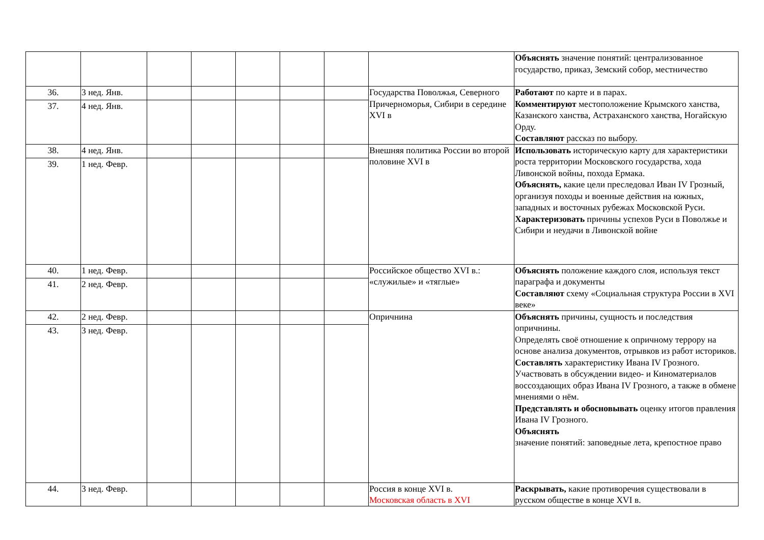| | | | | | | | | Объяснять значение понятий: централизованное государство, приказ, Земский собор, местничество |
| 36. | 3 нед. Янв. | | | | | | Государства Поволжья, Северного Причерноморья, Сибири в середине XVI в | Работают по карте и в парах. Комментируют местоположение Крымского ханства, Казанского ханства, Астраханского ханства, Ногайскую Орду. Составляют рассказ по выбору. |
| 37. | 4 нед. Янв. | | | | | | | |
| 38. | 4 нед. Янв. | | | | | | Внешняя политика России во второй половине XVI в | Использовать историческую карту для характеристики роста территории Московского государства, хода Ливонской войны, похода Ермака. Объяснять, какие цели преследовал Иван IV Грозный, организуя походы и военные действия на южных, западных и восточных рубежах Московской Руси. Характеризовать причины успехов Руси в Поволжье и Сибири и неудачи в Ливонской войне |
| 39. | 1 нед. Февр. | | | | | | | |
| 40. | 1 нед. Февр. | | | | | | Российское общество XVI в.: «служилые» и «тяглые» | Объяснять положение каждого слоя, используя текст параграфа и документы Составляют схему «Социальная структура России в XVI веке» |
| 41. | 2 нед. Февр. | | | | | | | |
| 42. | 2 нед. Февр. | | | | | | Опричнина | Объяснять причины, сущность и последствия опричнины. Определять своё отношение к опричному террору на основе анализа документов, отрывков из работ историков. Составлять характеристику Ивана IV Грозного. Участвовать в обсуждении видео- и Киноматериалов воссоздающих образ Ивана IV Грозного, а также в обмене мнениями о нём. Представлять и обосновывать оценку итогов правления Ивана IV Грозного. Объяснять значение понятий: заповедные лета, крепостное право |
| 43. | 3 нед. Февр. | | | | | | | |
| 44. | 3 нед. Февр. | | | | | | Россия в конце XVI в. Московская область в XVI | Раскрывать, какие противоречия существовали в русском обществе в конце XVI в. |